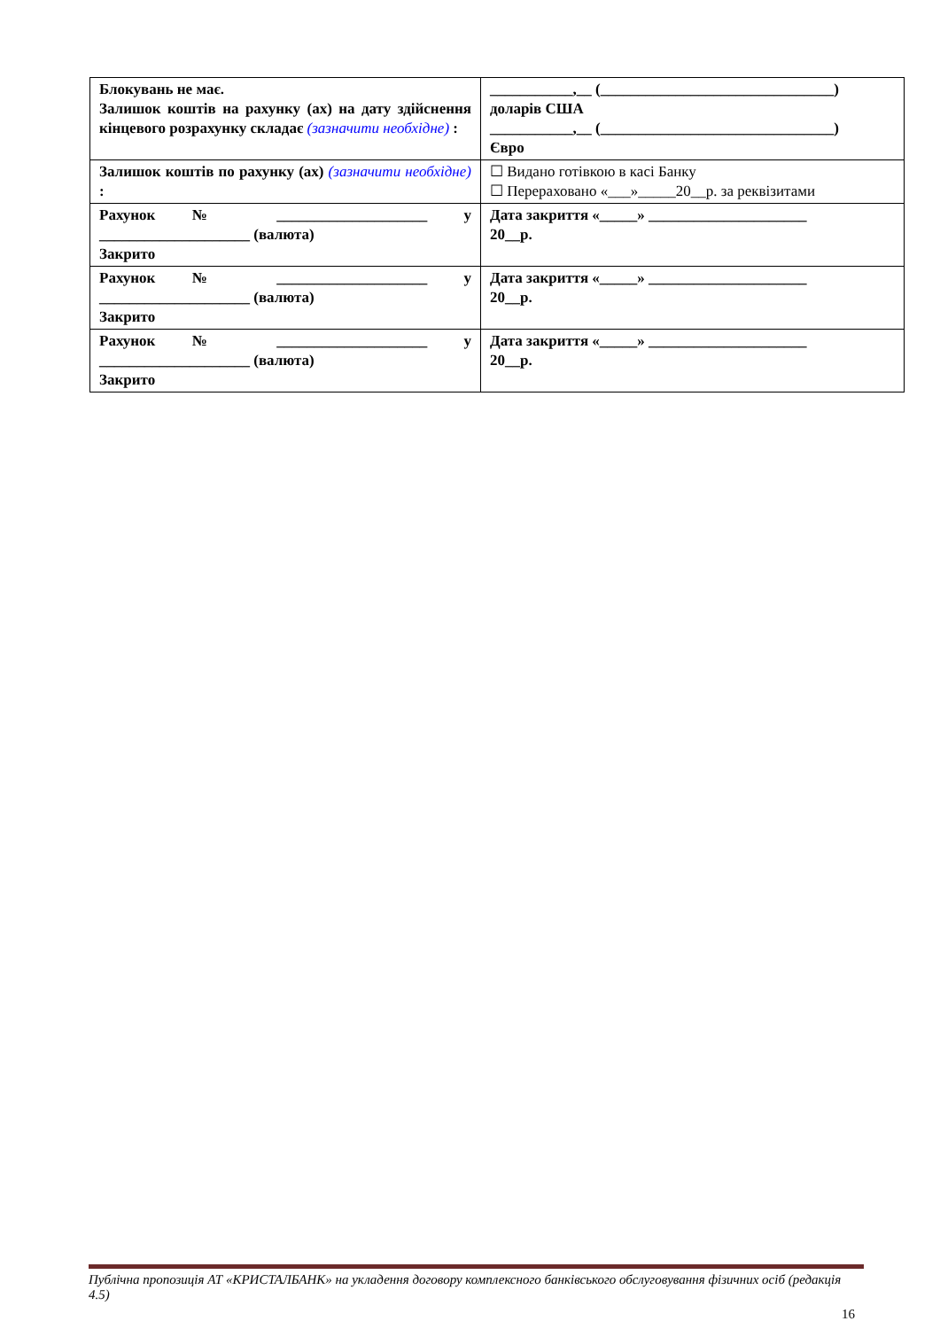| Блокувань не має. Залишок коштів на рахунку (ах) на дату здійснення кінцевого розрахунку складає (зазначити необхідне) : | ___________,__ (_______________________________) доларів США ___________,__ (_______________________________) Євро |
| Залишок коштів по рахунку (ах) (зазначити необхідне) : | ☐ Видано готівкою в касі Банку ☐ Перераховано «___»_____20__р. за реквізитами |
| Рахунок № ____________________ у ____________________ (валюта) Закрито | Дата закриття «_____» _____________________ 20__р. |
| Рахунок № ____________________ у ____________________ (валюта) Закрито | Дата закриття «_____» _____________________ 20__р. |
| Рахунок № ____________________ у ____________________ (валюта) Закрито | Дата закриття «_____» _____________________ 20__р. |
Публічна пропозиція АТ «КРИСТАЛБАНК» на укладення договору комплексного банківського обслуговування фізичних осіб (редакція 4.5)
16